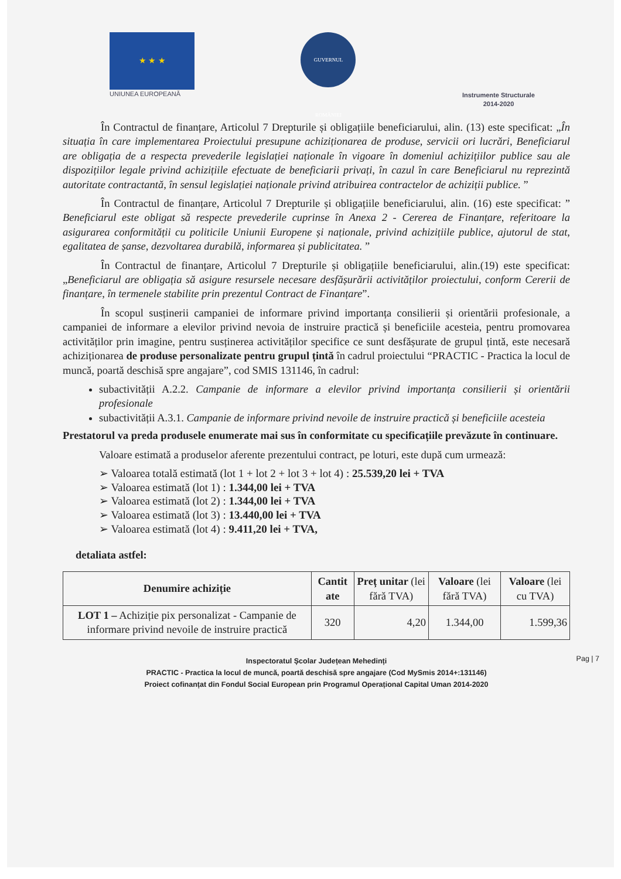★ ★ ★
UNIUNEA EUROPEANĂ
GUVERNUL ROMÂNIEI
Instrumente Structurale
2014-2020
În Contractul de finanțare, Articolul 7 Drepturile și obligațiile beneficiarului, alin. (13) este specificat: „În situația în care implementarea Proiectului presupune achiziționarea de produse, servicii ori lucrări, Beneficiarul are obligația de a respecta prevederile legislației naționale în vigoare în domeniul achizițiilor publice sau ale dispozițiilor legale privind achizițiile efectuate de beneficiarii privați, în cazul în care Beneficiarul nu reprezintă autoritate contractantă, în sensul legislației naționale privind atribuirea contractelor de achiziții publice. ”
În Contractul de finanțare, Articolul 7 Drepturile și obligațiile beneficiarului, alin. (16) este specificat: ” Beneficiarul este obligat să respecte prevederile cuprinse în Anexa 2 - Cererea de Finanțare, referitoare la asigurarea conformității cu politicile Uniunii Europene și naționale, privind achizițiile publice, ajutorul de stat, egalitatea de șanse, dezvoltarea durabilă, informarea și publicitatea. ”
În Contractul de finanțare, Articolul 7 Drepturile și obligațiile beneficiarului, alin.(19) este specificat: „Beneficiarul are obligația să asigure resursele necesare desfășurării activităților proiectului, conform Cererii de finanțare, în termenele stabilite prin prezentul Contract de Finanțare”.
În scopul susținerii campaniei de informare privind importanța consilierii și orientării profesionale, a campaniei de informare a elevilor privind nevoia de instruire practică și beneficiile acesteia, pentru promovarea activităților prin imagine, pentru susținerea activităților specifice ce sunt desfășurate de grupul țintă, este necesară achiziționarea de produse personalizate pentru grupul țintă în cadrul proiectului “PRACTIC - Practica la locul de muncă, poartă deschisă spre angajare”, cod SMIS 131146, în cadrul:
subactivității A.2.2. Campanie de informare a elevilor privind importanța consilierii și orientării profesionale
subactivității A.3.1. Campanie de informare privind nevoile de instruire practică și beneficiile acesteia
Prestatorul va preda produsele enumerate mai sus în conformitate cu specificațiile prevăzute în continuare.
Valoare estimată a produselor aferente prezentului contract, pe loturi, este după cum urmează:
➢ Valoarea totală estimată (lot 1 + lot 2 + lot 3 + lot 4) : 25.539,20 lei + TVA
➢ Valoarea estimată (lot 1) : 1.344,00 lei + TVA
➢ Valoarea estimată (lot 2) : 1.344,00 lei + TVA
➢ Valoarea estimată (lot 3) : 13.440,00 lei + TVA
➢ Valoarea estimată (lot 4) : 9.411,20 lei + TVA,
detaliata astfel:
| Denumire achiziție | Cantit ate | Preț unitar (lei fără TVA) | Valoare (lei fără TVA) | Valoare (lei cu TVA) |
| --- | --- | --- | --- | --- |
| LOT 1 – Achiziție pix personalizat - Campanie de informare privind nevoile de instruire practică | 320 | 4,20 | 1.344,00 | 1.599,36 |
Pag | 7 Inspectoratul Școlar Județean Mehedinți
PRACTIC - Practica la locul de muncă, poartă deschisă spre angajare (Cod MySmis 2014+:131146)
Proiect cofinanțat din Fondul Social European prin Programul Operațional Capital Uman 2014-2020